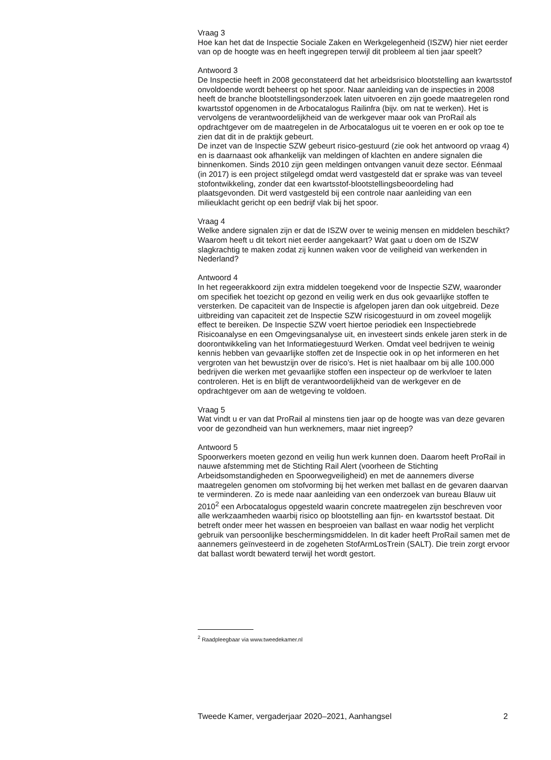Vraag 3
Hoe kan het dat de Inspectie Sociale Zaken en Werkgelegenheid (ISZW) hier niet eerder van op de hoogte was en heeft ingegrepen terwijl dit probleem al tien jaar speelt?
Antwoord 3
De Inspectie heeft in 2008 geconstateerd dat het arbeidsrisico blootstelling aan kwartsstof onvoldoende wordt beheerst op het spoor. Naar aanleiding van de inspecties in 2008 heeft de branche blootstellingsonderzoek laten uitvoeren en zijn goede maatregelen rond kwartsstof opgenomen in de Arbocatalogus Railinfra (bijv. om nat te werken). Het is vervolgens de verantwoordelijkheid van de werkgever maar ook van ProRail als opdrachtgever om de maatregelen in de Arbocatalogus uit te voeren en er ook op toe te zien dat dit in de praktijk gebeurt.
De inzet van de Inspectie SZW gebeurt risico-gestuurd (zie ook het antwoord op vraag 4) en is daarnaast ook afhankelijk van meldingen of klachten en andere signalen die binnenkomen. Sinds 2010 zijn geen meldingen ontvangen vanuit deze sector. Eénmaal (in 2017) is een project stilgelegd omdat werd vastgesteld dat er sprake was van teveel stofontwikkeling, zonder dat een kwartsstof-blootstellingsbeoordeling had plaatsgevonden. Dit werd vastgesteld bij een controle naar aanleiding van een milieuklacht gericht op een bedrijf vlak bij het spoor.
Vraag 4
Welke andere signalen zijn er dat de ISZW over te weinig mensen en middelen beschikt? Waarom heeft u dit tekort niet eerder aangekaart? Wat gaat u doen om de ISZW slagkrachtig te maken zodat zij kunnen waken voor de veiligheid van werkenden in Nederland?
Antwoord 4
In het regeerakkoord zijn extra middelen toegekend voor de Inspectie SZW, waaronder om specifiek het toezicht op gezond en veilig werk en dus ook gevaarlijke stoffen te versterken. De capaciteit van de Inspectie is afgelopen jaren dan ook uitgebreid. Deze uitbreiding van capaciteit zet de Inspectie SZW risicogestuurd in om zoveel mogelijk effect te bereiken. De Inspectie SZW voert hiertoe periodiek een Inspectiebrede Risicoanalyse en een Omgevingsanalyse uit, en investeert sinds enkele jaren sterk in de doorontwikkeling van het Informatiegestuurd Werken. Omdat veel bedrijven te weinig kennis hebben van gevaarlijke stoffen zet de Inspectie ook in op het informeren en het vergroten van het bewustzijn over de risico’s. Het is niet haalbaar om bij alle 100.000 bedrijven die werken met gevaarlijke stoffen een inspecteur op de werkvloer te laten controleren. Het is en blijft de verantwoordelijkheid van de werkgever en de opdrachtgever om aan de wetgeving te voldoen.
Vraag 5
Wat vindt u er van dat ProRail al minstens tien jaar op de hoogte was van deze gevaren voor de gezondheid van hun werknemers, maar niet ingreep?
Antwoord 5
Spoorwerkers moeten gezond en veilig hun werk kunnen doen. Daarom heeft ProRail in nauwe afstemming met de Stichting Rail Alert (voorheen de Stichting Arbeidsomstandigheden en Spoorwegveiligheid) en met de aannemers diverse maatregelen genomen om stofvorming bij het werken met ballast en de gevaren daarvan te verminderen. Zo is mede naar aanleiding van een onderzoek van bureau Blauw uit 2010<sup>2</sup> een Arbocatalogus opgesteld waarin concrete maatregelen zijn beschreven voor alle werkzaamheden waarbij risico op blootstelling aan fijn- en kwartsstof bestaat. Dit betreft onder meer het wassen en besproeien van ballast en waar nodig het verplicht gebruik van persoonlijke beschermingsmiddelen. In dit kader heeft ProRail samen met de aannemers geïnvesteerd in de zogeheten StofArmLosTrein (SALT). Die trein zorgt ervoor dat ballast wordt bewaterd terwijl het wordt gestort.
<sup>2</sup> Raadpleegbaar via www.tweedekamer.nl
Tweede Kamer, vergaderjaar 2020–2021, Aanhangsel 2